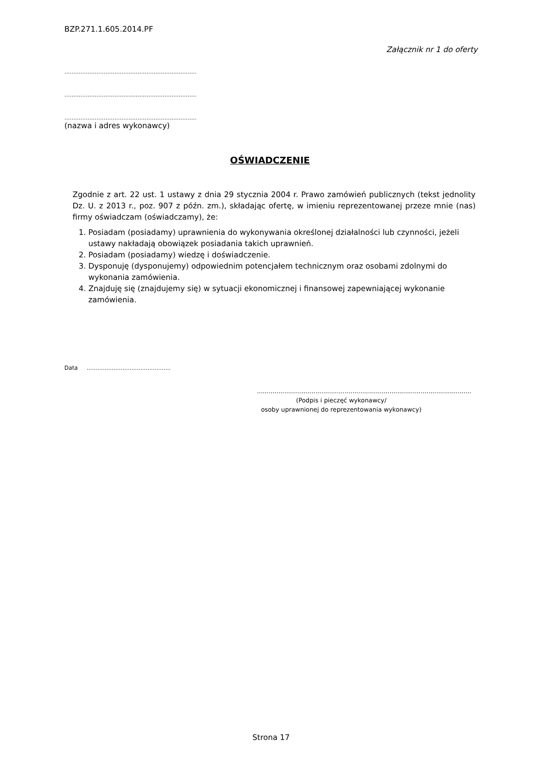BZP.271.1.605.2014.PF
Załącznik nr 1 do oferty
..........................................................................
..........................................................................
..........................................................................
(nazwa i adres wykonawcy)
OŚWIADCZENIE
Zgodnie z art. 22 ust. 1 ustawy z dnia 29 stycznia 2004 r. Prawo zamówień publicznych (tekst jednolity Dz. U. z 2013 r., poz. 907 z późn. zm.), składając ofertę, w imieniu reprezentowanej przeze mnie (nas) firmy oświadczam (oświadczamy), że:
1. Posiadam (posiadamy) uprawnienia do wykonywania określonej działalności lub czynności, jeżeli ustawy nakładają obowiązek posiadania takich uprawnień.
2. Posiadam (posiadamy) wiedzę i doświadczenie.
3. Dysponuję (dysponujemy) odpowiednim potencjałem technicznym oraz osobami zdolnymi do wykonania zamówienia.
4. Znajduję się (znajdujemy się) w sytuacji ekonomicznej i finansowej zapewniającej wykonanie zamówienia.
Data ...............................................
..............................................................................................................
(Podpis i pieczęć wykonawcy/
osoby uprawnionej do reprezentowania wykonawcy)
Strona 17